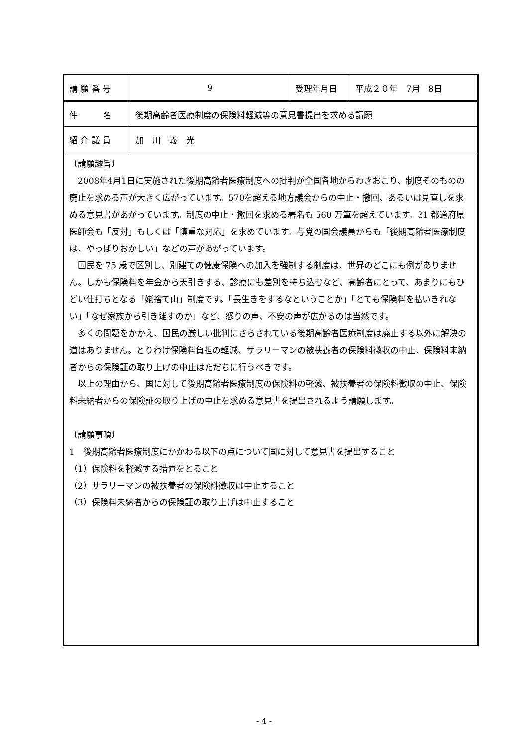| 請 願 番 号 | 9 | 受理年月日 | 平成２０年 7月 8日 |
| 件 名 | 後期高齢者医療制度の保険料軽減等の意見書提出を求める請願 | | |
| 紹 介 議 員 | 加 川 義 光 | | |
〔請願趣旨〕
2008年4月1日に実施された後期高齢者医療制度への批判が全国各地からわきおこり、制度そのものの廃止を求める声が大きく広がっています。570を超える地方議会からの中止・撤回、あるいは見直しを求める意見書があがっています。制度の中止・撤回を求める署名も 560 万筆を超えています。31 都道府県医師会も「反対」もしくは「慎重な対応」を求めています。与党の国会議員からも「後期高齢者医療制度は、やっぱりおかしい」などの声があがっています。
国民を 75 歳で区別し、別建ての健康保険への加入を強制する制度は、世界のどこにも例がありません。しかも保険料を年金から天引きする、診療にも差別を持ち込むなど、高齢者にとって、あまりにもひどい仕打ちとなる「姥捨て山」制度です。「長生きをするなということか」「とても保険料を払いきれない」「なぜ家族から引き離すのか」など、怒りの声、不安の声が広がるのは当然です。
多くの問題をかかえ、国民の厳しい批判にさらされている後期高齢者医療制度は廃止する以外に解決の道はありません。とりわけ保険料負担の軽減、サラリーマンの被扶養者の保険料徴収の中止、保険料未納者からの保険証の取り上げの中止はただちに行うべきです。
以上の理由から、国に対して後期高齢者医療制度の保険料の軽減、被扶養者の保険料徴収の中止、保険料未納者からの保険証の取り上げの中止を求める意見書を提出されるよう請願します。
〔請願事項〕
1　後期高齢者医療制度にかかわる以下の点について国に対して意見書を提出すること
（1）保険料を軽減する措置をとること
（2）サラリーマンの被扶養者の保険料徴収は中止すること
（3）保険料未納者からの保険証の取り上げは中止すること
- 4 -